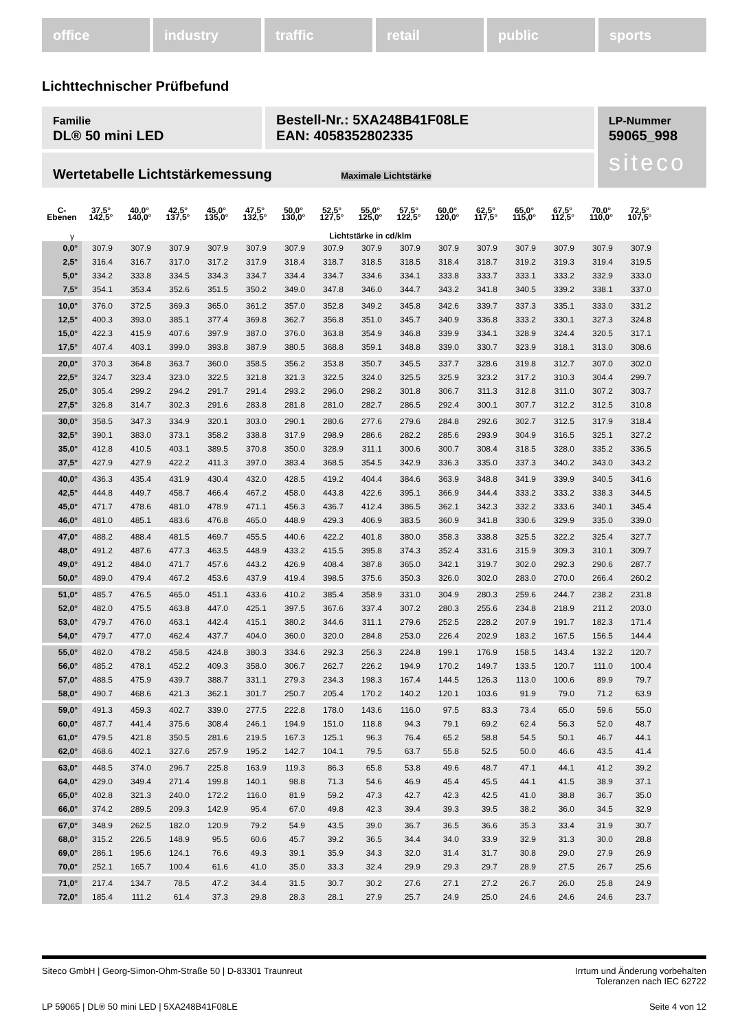office industry traffic retail public sports
Lichttechnischer Prüfbefund
Familie
DL® 50 mini LED
Bestell-Nr.: 5XA248B41F08LE
EAN: 4058352802335
LP-Nummer
59065_998
siteco
Wertetabelle Lichtstärkemessung Maximale Lichtstärke
| C- Ebenen | 37,5° 142,5° | 40,0° 140,0° | 42,5° 137,5° | 45,0° 135,0° | 47,5° 132,5° | 50,0° 130,0° | 52,5° 127,5° | 55,0° 125,0° | 57,5° 122,5° | 60,0° 120,0° | 62,5° 117,5° | 65,0° 115,0° | 67,5° 112,5° | 70,0° 110,0° | 72,5° 107,5° |
| --- | --- | --- | --- | --- | --- | --- | --- | --- | --- | --- | --- | --- | --- | --- | --- |
| γ | Lichtstärke in cd/klm | | | | | | | | | | | | | | |
| 0,0° | 307.9 | 307.9 | 307.9 | 307.9 | 307.9 | 307.9 | 307.9 | 307.9 | 307.9 | 307.9 | 307.9 | 307.9 | 307.9 | 307.9 | 307.9 |
| 2,5° | 316.4 | 316.7 | 317.0 | 317.2 | 317.9 | 318.4 | 318.7 | 318.5 | 318.5 | 318.4 | 318.7 | 319.2 | 319.3 | 319.4 | 319.5 |
| 5,0° | 334.2 | 333.8 | 334.5 | 334.3 | 334.7 | 334.4 | 334.7 | 334.6 | 334.1 | 333.8 | 333.7 | 333.1 | 333.2 | 332.9 | 333.0 |
| 7,5° | 354.1 | 353.4 | 352.6 | 351.5 | 350.2 | 349.0 | 347.8 | 346.0 | 344.7 | 343.2 | 341.8 | 340.5 | 339.2 | 338.1 | 337.0 |
| 10,0° | 376.0 | 372.5 | 369.3 | 365.0 | 361.2 | 357.0 | 352.8 | 349.2 | 345.8 | 342.6 | 339.7 | 337.3 | 335.1 | 333.0 | 331.2 |
| 12,5° | 400.3 | 393.0 | 385.1 | 377.4 | 369.8 | 362.7 | 356.8 | 351.0 | 345.7 | 340.9 | 336.8 | 333.2 | 330.1 | 327.3 | 324.8 |
| 15,0° | 422.3 | 415.9 | 407.6 | 397.9 | 387.0 | 376.0 | 363.8 | 354.9 | 346.8 | 339.9 | 334.1 | 328.9 | 324.4 | 320.5 | 317.1 |
| 17,5° | 407.4 | 403.1 | 399.0 | 393.8 | 387.9 | 380.5 | 368.8 | 359.1 | 348.8 | 339.0 | 330.7 | 323.9 | 318.1 | 313.0 | 308.6 |
| 20,0° | 370.3 | 364.8 | 363.7 | 360.0 | 358.5 | 356.2 | 353.8 | 350.7 | 345.5 | 337.7 | 328.6 | 319.8 | 312.7 | 307.0 | 302.0 |
| 22,5° | 324.7 | 323.4 | 323.0 | 322.5 | 321.8 | 321.3 | 322.5 | 324.0 | 325.5 | 325.9 | 323.2 | 317.2 | 310.3 | 304.4 | 299.7 |
| 25,0° | 305.4 | 299.2 | 294.2 | 291.7 | 291.4 | 293.2 | 296.0 | 298.2 | 301.8 | 306.7 | 311.3 | 312.8 | 311.0 | 307.2 | 303.7 |
| 27,5° | 326.8 | 314.7 | 302.3 | 291.6 | 283.8 | 281.8 | 281.0 | 282.7 | 286.5 | 292.4 | 300.1 | 307.7 | 312.2 | 312.5 | 310.8 |
| 30,0° | 358.5 | 347.3 | 334.9 | 320.1 | 303.0 | 290.1 | 280.6 | 277.6 | 279.6 | 284.8 | 292.6 | 302.7 | 312.5 | 317.9 | 318.4 |
| 32,5° | 390.1 | 383.0 | 373.1 | 358.2 | 338.8 | 317.9 | 298.9 | 286.6 | 282.2 | 285.6 | 293.9 | 304.9 | 316.5 | 325.1 | 327.2 |
| 35,0° | 412.8 | 410.5 | 403.1 | 389.5 | 370.8 | 350.0 | 328.9 | 311.1 | 300.6 | 300.7 | 308.4 | 318.5 | 328.0 | 335.2 | 336.5 |
| 37,5° | 427.9 | 427.9 | 422.2 | 411.3 | 397.0 | 383.4 | 368.5 | 354.5 | 342.9 | 336.3 | 335.0 | 337.3 | 340.2 | 343.0 | 343.2 |
| 40,0° | 436.3 | 435.4 | 431.9 | 430.4 | 432.0 | 428.5 | 419.2 | 404.4 | 384.6 | 363.9 | 348.8 | 341.9 | 339.9 | 340.5 | 341.6 |
| 42,5° | 444.8 | 449.7 | 458.7 | 466.4 | 467.2 | 458.0 | 443.8 | 422.6 | 395.1 | 366.9 | 344.4 | 333.2 | 333.2 | 338.3 | 344.5 |
| 45,0° | 471.7 | 478.6 | 481.0 | 478.9 | 471.1 | 456.3 | 436.7 | 412.4 | 386.5 | 362.1 | 342.3 | 332.2 | 333.6 | 340.1 | 345.4 |
| 46,0° | 481.0 | 485.1 | 483.6 | 476.8 | 465.0 | 448.9 | 429.3 | 406.9 | 383.5 | 360.9 | 341.8 | 330.6 | 329.9 | 335.0 | 339.0 |
| 47,0° | 488.2 | 488.4 | 481.5 | 469.7 | 455.5 | 440.6 | 422.2 | 401.8 | 380.0 | 358.3 | 338.8 | 325.5 | 322.2 | 325.4 | 327.7 |
| 48,0° | 491.2 | 487.6 | 477.3 | 463.5 | 448.9 | 433.2 | 415.5 | 395.8 | 374.3 | 352.4 | 331.6 | 315.9 | 309.3 | 310.1 | 309.7 |
| 49,0° | 491.2 | 484.0 | 471.7 | 457.6 | 443.2 | 426.9 | 408.4 | 387.8 | 365.0 | 342.1 | 319.7 | 302.0 | 292.3 | 290.6 | 287.7 |
| 50,0° | 489.0 | 479.4 | 467.2 | 453.6 | 437.9 | 419.4 | 398.5 | 375.6 | 350.3 | 326.0 | 302.0 | 283.0 | 270.0 | 266.4 | 260.2 |
| 51,0° | 485.7 | 476.5 | 465.0 | 451.1 | 433.6 | 410.2 | 385.4 | 358.9 | 331.0 | 304.9 | 280.3 | 259.6 | 244.7 | 238.2 | 231.8 |
| 52,0° | 482.0 | 475.5 | 463.8 | 447.0 | 425.1 | 397.5 | 367.6 | 337.4 | 307.2 | 280.3 | 255.6 | 234.8 | 218.9 | 211.2 | 203.0 |
| 53,0° | 479.7 | 476.0 | 463.1 | 442.4 | 415.1 | 380.2 | 344.6 | 311.1 | 279.6 | 252.5 | 228.2 | 207.9 | 191.7 | 182.3 | 171.4 |
| 54,0° | 479.7 | 477.0 | 462.4 | 437.7 | 404.0 | 360.0 | 320.0 | 284.8 | 253.0 | 226.4 | 202.9 | 183.2 | 167.5 | 156.5 | 144.4 |
| 55,0° | 482.0 | 478.2 | 458.5 | 424.8 | 380.3 | 334.6 | 292.3 | 256.3 | 224.8 | 199.1 | 176.9 | 158.5 | 143.4 | 132.2 | 120.7 |
| 56,0° | 485.2 | 478.1 | 452.2 | 409.3 | 358.0 | 306.7 | 262.7 | 226.2 | 194.9 | 170.2 | 149.7 | 133.5 | 120.7 | 111.0 | 100.4 |
| 57,0° | 488.5 | 475.9 | 439.7 | 388.7 | 331.1 | 279.3 | 234.3 | 198.3 | 167.4 | 144.5 | 126.3 | 113.0 | 100.6 | 89.9 | 79.7 |
| 58,0° | 490.7 | 468.6 | 421.3 | 362.1 | 301.7 | 250.7 | 205.4 | 170.2 | 140.2 | 120.1 | 103.6 | 91.9 | 79.0 | 71.2 | 63.9 |
| 59,0° | 491.3 | 459.3 | 402.7 | 339.0 | 277.5 | 222.8 | 178.0 | 143.6 | 116.0 | 97.5 | 83.3 | 73.4 | 65.0 | 59.6 | 55.0 |
| 60,0° | 487.7 | 441.4 | 375.6 | 308.4 | 246.1 | 194.9 | 151.0 | 118.8 | 94.3 | 79.1 | 69.2 | 62.4 | 56.3 | 52.0 | 48.7 |
| 61,0° | 479.5 | 421.8 | 350.5 | 281.6 | 219.5 | 167.3 | 125.1 | 96.3 | 76.4 | 65.2 | 58.8 | 54.5 | 50.1 | 46.7 | 44.1 |
| 62,0° | 468.6 | 402.1 | 327.6 | 257.9 | 195.2 | 142.7 | 104.1 | 79.5 | 63.7 | 55.8 | 52.5 | 50.0 | 46.6 | 43.5 | 41.4 |
| 63,0° | 448.5 | 374.0 | 296.7 | 225.8 | 163.9 | 119.3 | 86.3 | 65.8 | 53.8 | 49.6 | 48.7 | 47.1 | 44.1 | 41.2 | 39.2 |
| 64,0° | 429.0 | 349.4 | 271.4 | 199.8 | 140.1 | 98.8 | 71.3 | 54.6 | 46.9 | 45.4 | 45.5 | 44.1 | 41.5 | 38.9 | 37.1 |
| 65,0° | 402.8 | 321.3 | 240.0 | 172.2 | 116.0 | 81.9 | 59.2 | 47.3 | 42.7 | 42.3 | 42.5 | 41.0 | 38.8 | 36.7 | 35.0 |
| 66,0° | 374.2 | 289.5 | 209.3 | 142.9 | 95.4 | 67.0 | 49.8 | 42.3 | 39.4 | 39.3 | 39.5 | 38.2 | 36.0 | 34.5 | 32.9 |
| 67,0° | 348.9 | 262.5 | 182.0 | 120.9 | 79.2 | 54.9 | 43.5 | 39.0 | 36.7 | 36.5 | 36.6 | 35.3 | 33.4 | 31.9 | 30.7 |
| 68,0° | 315.2 | 226.5 | 148.9 | 95.5 | 60.6 | 45.7 | 39.2 | 36.5 | 34.4 | 34.0 | 33.9 | 32.9 | 31.3 | 30.0 | 28.8 |
| 69,0° | 286.1 | 195.6 | 124.1 | 76.6 | 49.3 | 39.1 | 35.9 | 34.3 | 32.0 | 31.4 | 31.7 | 30.8 | 29.0 | 27.9 | 26.9 |
| 70,0° | 252.1 | 165.7 | 100.4 | 61.6 | 41.0 | 35.0 | 33.3 | 32.4 | 29.9 | 29.3 | 29.7 | 28.9 | 27.5 | 26.7 | 25.6 |
| 71,0° | 217.4 | 134.7 | 78.5 | 47.2 | 34.4 | 31.5 | 30.7 | 30.2 | 27.6 | 27.1 | 27.2 | 26.7 | 26.0 | 25.8 | 24.9 |
| 72,0° | 185.4 | 111.2 | 61.4 | 37.3 | 29.8 | 28.3 | 28.1 | 27.9 | 25.7 | 24.9 | 25.0 | 24.6 | 24.6 | 24.6 | 23.7 |
Siteco GmbH | Georg-Simon-Ohm-Straße 50 | D-83301 Traunreut
Irrtum und Änderung vorbehalten
Toleranzen nach IEC 62722
LP 59065 | DL® 50 mini LED | 5XA248B41F08LE
Seite 4 von 12